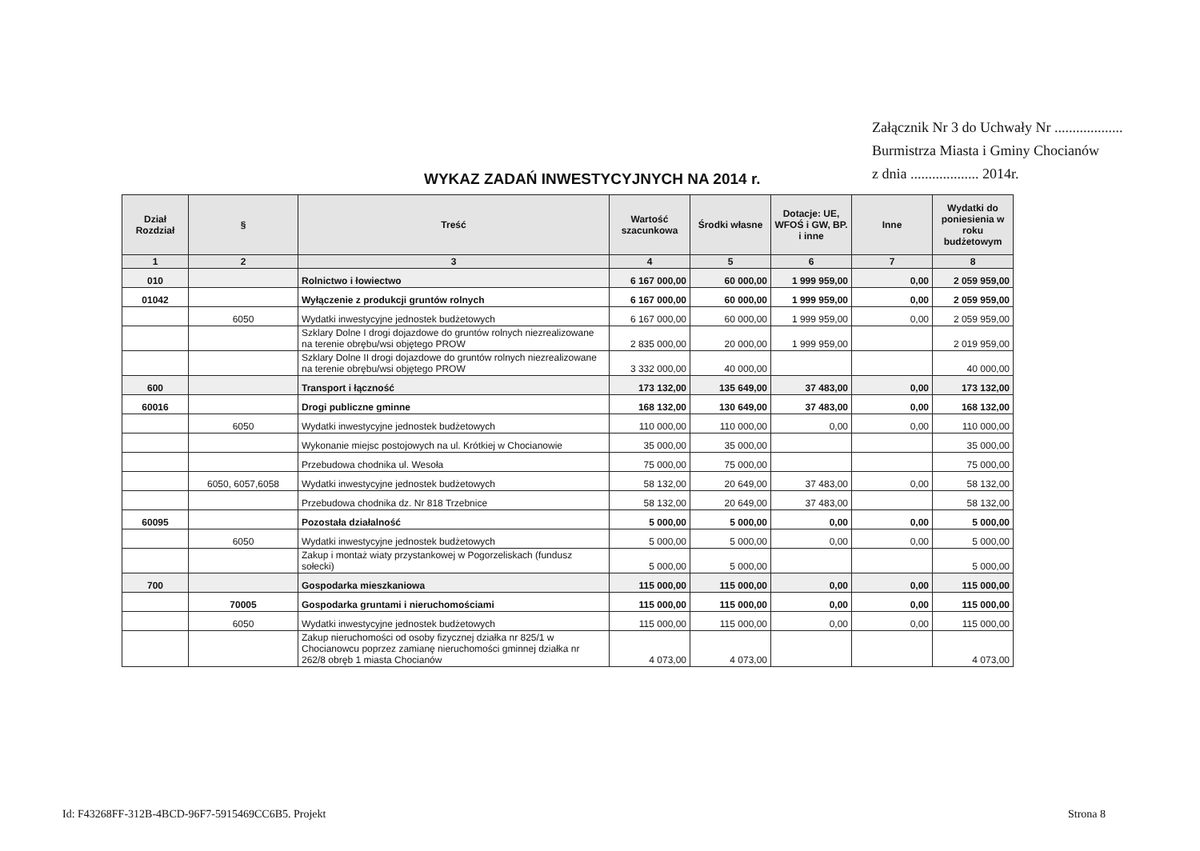Załącznik Nr 3 do Uchwały Nr ...................
Burmistrza Miasta i Gminy Chocianów
z dnia ................... 2014r.
WYKAZ ZADAŃ INWESTYCYJNYCH NA 2014 r.
| Dział Rozdział | § | Treść | Wartość szacunkowa | Środki własne | Dotacje: UE, WFOŚ i GW, BP. i inne | Inne | Wydatki do poniesienia w roku budżetowym |
| --- | --- | --- | --- | --- | --- | --- | --- |
| 1 | 2 | 3 | 4 | 5 | 6 | 7 | 8 |
| 010 | | Rolnictwo i łowiectwo | 6 167 000,00 | 60 000,00 | 1 999 959,00 | 0,00 | 2 059 959,00 |
| 01042 | | Wyłączenie z produkcji gruntów rolnych | 6 167 000,00 | 60 000,00 | 1 999 959,00 | 0,00 | 2 059 959,00 |
| | 6050 | Wydatki inwestycyjne jednostek budżetowych | 6 167 000,00 | 60 000,00 | 1 999 959,00 | 0,00 | 2 059 959,00 |
| | | Szklary Dolne I drogi dojazdowe do gruntów rolnych niezrealizowane na terenie obrębu/wsi objętego PROW | 2 835 000,00 | 20 000,00 | 1 999 959,00 | | 2 019 959,00 |
| | | Szklary Dolne II drogi dojazdowe do gruntów rolnych niezrealizowane na terenie obrębu/wsi objętego PROW | 3 332 000,00 | 40 000,00 | | | 40 000,00 |
| 600 | | Transport i łączność | 173 132,00 | 135 649,00 | 37 483,00 | 0,00 | 173 132,00 |
| 60016 | | Drogi publiczne gminne | 168 132,00 | 130 649,00 | 37 483,00 | 0,00 | 168 132,00 |
| | 6050 | Wydatki inwestycyjne jednostek budżetowych | 110 000,00 | 110 000,00 | 0,00 | 0,00 | 110 000,00 |
| | | Wykonanie miejsc postojowych na ul. Krótkiej w Chocianowie | 35 000,00 | 35 000,00 | | | 35 000,00 |
| | | Przebudowa chodnika ul. Wesoła | 75 000,00 | 75 000,00 | | | 75 000,00 |
| | 6050, 6057,6058 | Wydatki inwestycyjne jednostek budżetowych | 58 132,00 | 20 649,00 | 37 483,00 | 0,00 | 58 132,00 |
| | | Przebudowa chodnika dz. Nr 818 Trzebnice | 58 132,00 | 20 649,00 | 37 483,00 | | 58 132,00 |
| 60095 | | Pozostała działalność | 5 000,00 | 5 000,00 | 0,00 | 0,00 | 5 000,00 |
| | 6050 | Wydatki inwestycyjne jednostek budżetowych | 5 000,00 | 5 000,00 | 0,00 | 0,00 | 5 000,00 |
| | | Zakup i montaż wiaty przystankowej w Pogorzeliskach (fundusz sołecki) | 5 000,00 | 5 000,00 | | | 5 000,00 |
| 700 | | Gospodarka mieszkaniowa | 115 000,00 | 115 000,00 | 0,00 | 0,00 | 115 000,00 |
| | 70005 | Gospodarka gruntami i nieruchomościami | 115 000,00 | 115 000,00 | 0,00 | 0,00 | 115 000,00 |
| | 6050 | Wydatki inwestycyjne jednostek budżetowych | 115 000,00 | 115 000,00 | 0,00 | 0,00 | 115 000,00 |
| | | Zakup nieruchomości od osoby fizycznej działka nr 825/1 w Chocianowcu poprzez zamianę nieruchomości gminnej działka nr 262/8 obręb 1 miasta Chocianów | 4 073,00 | 4 073,00 | | | 4 073,00 |
Id: F43268FF-312B-4BCD-96F7-5915469CC6B5. Projekt
Strona 8